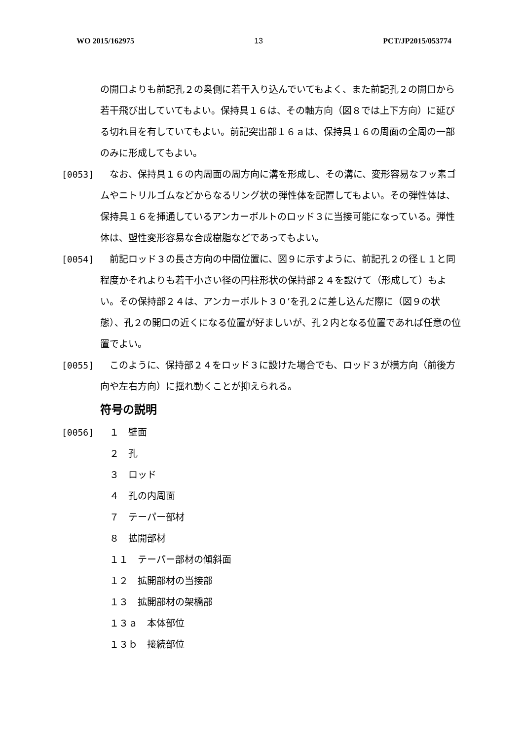WO 2015/162975 13 PCT/JP2015/053774
の開口よりも前記孔２の奥側に若干入り込んでいてもよく、また前記孔２の開口から若干飛び出していてもよい。保持具１６は、その軸方向（図８では上下方向）に延びる切れ目を有していてもよい。前記突出部１６ａは、保持具１６の周面の全周の一部のみに形成してもよい。
[0053] 　なお、保持具１６の内周面の周方向に溝を形成し、その溝に、変形容易なフッ素ゴムやニトリルゴムなどからなるリング状の弾性体を配置してもよい。その弾性体は、保持具１６を挿通しているアンカーボルトのロッド３に当接可能になっている。弾性体は、塑性変形容易な合成樹脂などであってもよい。
[0054] 　前記ロッド３の長さ方向の中間位置に、図９に示すように、前記孔２の径Ｌ１と同程度かそれよりも若干小さい径の円柱形状の保持部２４を設けて（形成して）もよい。その保持部２４は、アンカーボルト３０’を孔２に差し込んだ際に（図９の状態）、孔２の開口の近くになる位置が好ましいが、孔２内となる位置であれば任意の位置でよい。
[0055] 　このように、保持部２４をロッド３に設けた場合でも、ロッド３が横方向（前後方向や左右方向）に揺れ動くことが抑えられる。
符号の説明
[0056]
　１　壁面
　２　孔
　３　ロッド
　４　孔の内周面
　７　テーパー部材
　８　拡開部材
　１１　テーパー部材の傾斜面
　１２　拡開部材の当接部
　１３　拡開部材の架橋部
　１３ａ　本体部位
　１３ｂ　接続部位